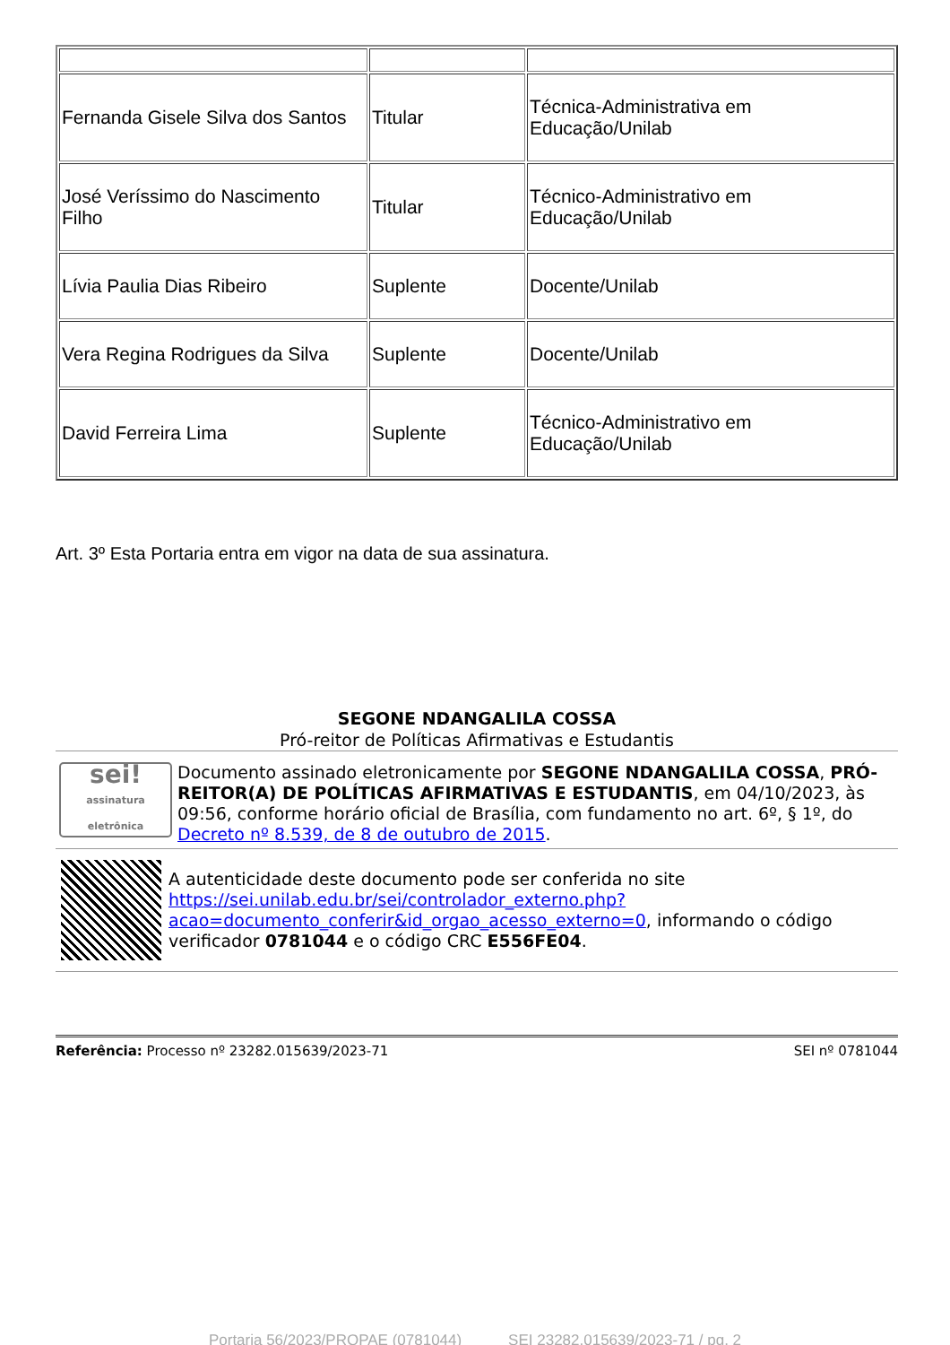| Fernanda Gisele Silva dos Santos | Titular | Técnica-Administrativa em Educação/Unilab |
| José Veríssimo do Nascimento Filho | Titular | Técnico-Administrativo em Educação/Unilab |
| Lívia Paulia Dias Ribeiro | Suplente | Docente/Unilab |
| Vera Regina Rodrigues da Silva | Suplente | Docente/Unilab |
| David Ferreira Lima | Suplente | Técnico-Administrativo em Educação/Unilab |
Art. 3º Esta Portaria entra em vigor na data de sua assinatura.
SEGONE NDANGALILA COSSA
Pró-reitor de Políticas Afirmativas e Estudantis
sei!
assinatura eletrônica
Documento assinado eletronicamente por SEGONE NDANGALILA COSSA, PRÓ-REITOR(A) DE POLÍTICAS AFIRMATIVAS E ESTUDANTIS, em 04/10/2023, às 09:56, conforme horário oficial de Brasília, com fundamento no art. 6º, § 1º, do Decreto nº 8.539, de 8 de outubro de 2015.
A autenticidade deste documento pode ser conferida no site https://sei.unilab.edu.br/sei/controlador_externo.php?acao=documento_conferir&id_orgao_acesso_externo=0, informando o código verificador 0781044 e o código CRC E556FE04.
Referência: Processo nº 23282.015639/2023-71 SEI nº 0781044
Portaria 56/2023/PROPAE (0781044) SEI 23282.015639/2023-71 / pg. 2